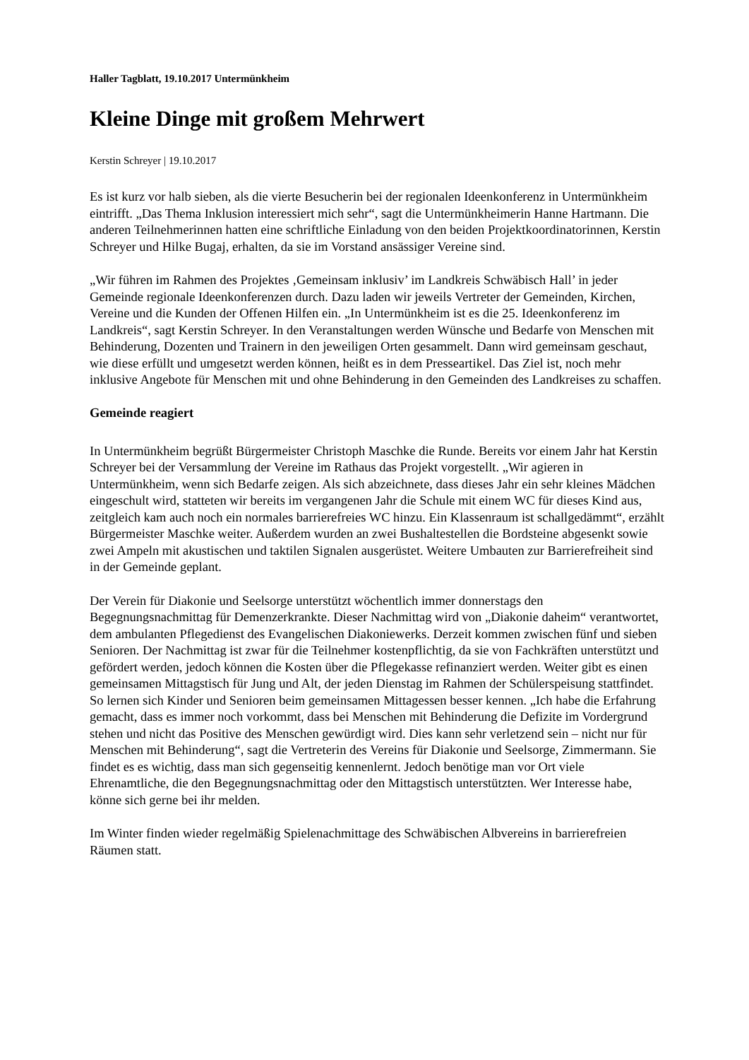Haller Tagblatt, 19.10.2017 Untermünkheim
Kleine Dinge mit großem Mehrwert
Kerstin Schreyer | 19.10.2017
Es ist kurz vor halb sieben, als die vierte Besucherin bei der regionalen Ideenkonferenz in Untermünkheim eintrifft. „Das Thema Inklusion interessiert mich sehr“, sagt die Untermünkheimerin Hanne Hartmann. Die anderen Teilnehmerinnen hatten eine schriftliche Einladung von den beiden Projektkoordinatorinnen, Kerstin Schreyer und Hilke Bugaj, erhalten, da sie im Vorstand ansässiger Vereine sind.
„Wir führen im Rahmen des Projektes ‚Gemeinsam inklusiv’ im Landkreis Schwäbisch Hall’ in jeder Gemeinde regionale Ideenkonferenzen durch. Dazu laden wir jeweils Vertreter der Gemeinden, Kirchen, Vereine und die Kunden der Offenen Hilfen ein. „In Untermünkheim ist es die 25. Ideenkonferenz im Landkreis“, sagt Kerstin Schreyer. In den Veranstaltungen werden Wünsche und Bedarfe von Menschen mit Behinderung, Dozenten und Trainern in den jeweiligen Orten gesammelt. Dann wird gemeinsam geschaut, wie diese erfüllt und umgesetzt werden können, heißt es in dem Presseartikel. Das Ziel ist, noch mehr inklusive Angebote für Menschen mit und ohne Behinderung in den Gemeinden des Landkreises zu schaffen.
Gemeinde reagiert
In Untermünkheim begrüßt Bürgermeister Christoph Maschke die Runde. Bereits vor einem Jahr hat Kerstin Schreyer bei der Versammlung der Vereine im Rathaus das Projekt vorgestellt. „Wir agieren in Untermünkheim, wenn sich Bedarfe zeigen. Als sich abzeichnete, dass dieses Jahr ein sehr kleines Mädchen eingeschult wird, statteten wir bereits im vergangenen Jahr die Schule mit einem WC für dieses Kind aus, zeitgleich kam auch noch ein normales barrierefreies WC hinzu. Ein Klassenraum ist schallgedämmt“, erzählt Bürgermeister Maschke weiter. Außerdem wurden an zwei Bushaltestellen die Bordsteine abgesenkt sowie zwei Ampeln mit akustischen und taktilen Signalen ausgerüstet. Weitere Umbauten zur Barrierefreiheit sind in der Gemeinde geplant.
Der Verein für Diakonie und Seelsorge unterstützt wöchentlich immer donnerstags den Begegnungsnachmittag für Demenzerkrankte. Dieser Nachmittag wird von „Diakonie daheim“ verantwortet, dem ambulanten Pflegedienst des Evangelischen Diakoniewerks. Derzeit kommen zwischen fünf und sieben Senioren. Der Nachmittag ist zwar für die Teilnehmer kostenpflichtig, da sie von Fachkräften unterstützt und gefördert werden, jedoch können die Kosten über die Pflegekasse refinanziert werden. Weiter gibt es einen gemeinsamen Mittagstisch für Jung und Alt, der jeden Dienstag im Rahmen der Schülerspeisung stattfindet. So lernen sich Kinder und Senioren beim gemeinsamen Mittagessen besser kennen. „Ich habe die Erfahrung gemacht, dass es immer noch vorkommt, dass bei Menschen mit Behinderung die Defizite im Vordergrund stehen und nicht das Positive des Menschen gewürdigt wird. Dies kann sehr verletzend sein – nicht nur für Menschen mit Behinderung“, sagt die Vertreterin des Vereins für Diakonie und Seelsorge, Zimmermann. Sie findet es es wichtig, dass man sich gegenseitig kennenlernt. Jedoch benötige man vor Ort viele Ehrenamtliche, die den Begegnungsnachmittag oder den Mittagstisch unterstützten. Wer Interesse habe, könne sich gerne bei ihr melden.
Im Winter finden wieder regelmäßig Spielenachmittage des Schwäbischen Albvereins in barrierefreien Räumen statt.